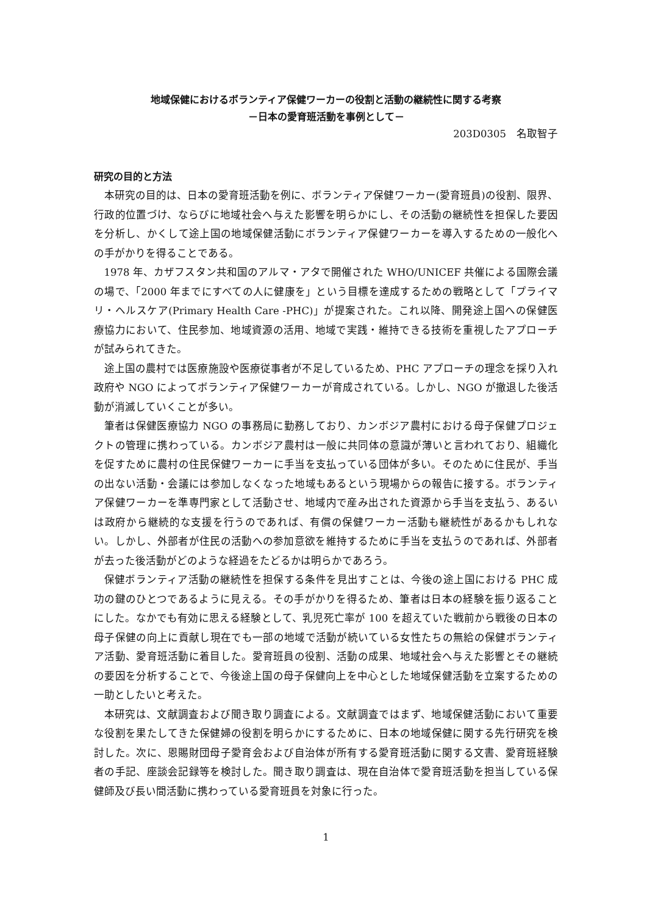地域保健におけるボランティア保健ワーカーの役割と活動の継続性に関する考察
－日本の愛育班活動を事例として－
203D0305　名取智子
研究の目的と方法
本研究の目的は、日本の愛育班活動を例に、ボランティア保健ワーカー(愛育班員)の役割、限界、行政的位置づけ、ならびに地域社会へ与えた影響を明らかにし、その活動の継続性を担保した要因を分析し、かくして途上国の地域保健活動にボランティア保健ワーカーを導入するための一般化への手がかりを得ることである。
1978 年、カザフスタン共和国のアルマ・アタで開催された WHO/UNICEF 共催による国際会議の場で、「2000 年までにすべての人に健康を」という目標を達成するための戦略として「プライマリ・ヘルスケア(Primary Health Care -PHC)」が提案された。これ以降、開発途上国への保健医療協力において、住民参加、地域資源の活用、地域で実践・維持できる技術を重視したアプローチが試みられてきた。
途上国の農村では医療施設や医療従事者が不足しているため、PHC アプローチの理念を採り入れ政府や NGO によってボランティア保健ワーカーが育成されている。しかし、NGO が撤退した後活動が消滅していくことが多い。
筆者は保健医療協力 NGO の事務局に勤務しており、カンボジア農村における母子保健プロジェクトの管理に携わっている。カンボジア農村は一般に共同体の意識が薄いと言われており、組織化を促すために農村の住民保健ワーカーに手当を支払っている団体が多い。そのために住民が、手当の出ない活動・会議には参加しなくなった地域もあるという現場からの報告に接する。ボランティア保健ワーカーを準専門家として活動させ、地域内で産み出された資源から手当を支払う、あるいは政府から継続的な支援を行うのであれば、有償の保健ワーカー活動も継続性があるかもしれない。しかし、外部者が住民の活動への参加意欲を維持するために手当を支払うのであれば、外部者が去った後活動がどのような経過をたどるかは明らかであろう。
保健ボランティア活動の継続性を担保する条件を見出すことは、今後の途上国における PHC 成功の鍵のひとつであるように見える。その手がかりを得るため、筆者は日本の経験を振り返ることにした。なかでも有効に思える経験として、乳児死亡率が 100 を超えていた戦前から戦後の日本の母子保健の向上に貢献し現在でも一部の地域で活動が続いている女性たちの無給の保健ボランティア活動、愛育班活動に着目した。愛育班員の役割、活動の成果、地域社会へ与えた影響とその継続の要因を分析することで、今後途上国の母子保健向上を中心とした地域保健活動を立案するための一助としたいと考えた。
本研究は、文献調査および聞き取り調査による。文献調査ではまず、地域保健活動において重要な役割を果たしてきた保健婦の役割を明らかにするために、日本の地域保健に関する先行研究を検討した。次に、恩賜財団母子愛育会および自治体が所有する愛育班活動に関する文書、愛育班経験者の手記、座談会記録等を検討した。聞き取り調査は、現在自治体で愛育班活動を担当している保健師及び長い間活動に携わっている愛育班員を対象に行った。
1